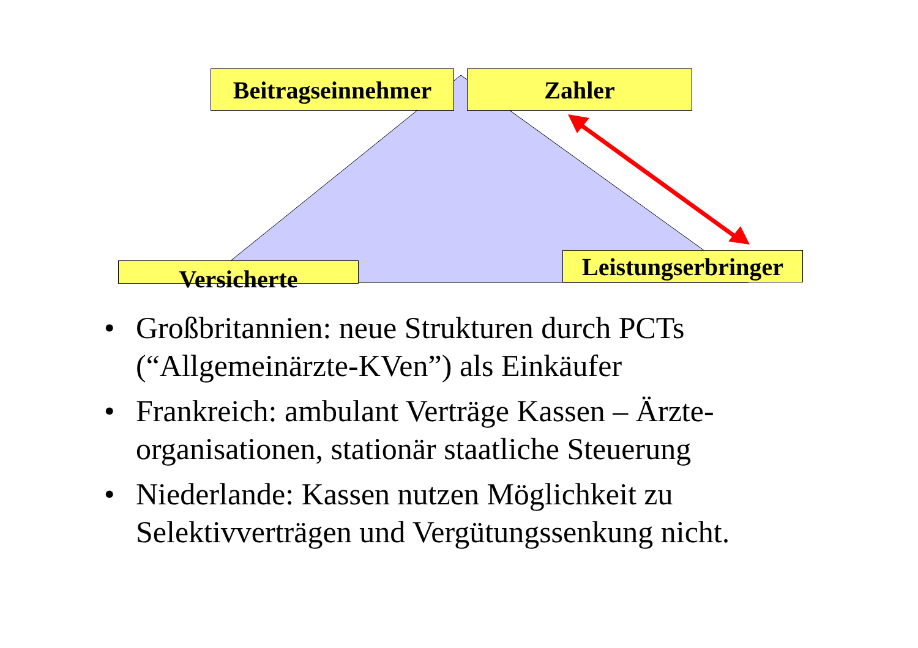Beitragseinnehmer
Zahler
Versicherte
Leistungserbringer
• Großbritannien: neue Strukturen durch PCTs (“Allgemeinärzte-KVen”) als Einkäufer
• Frankreich: ambulant Verträge Kassen – Ärzte-organisationen, stationär staatliche Steuerung
• Niederlande: Kassen nutzen Möglichkeit zu Selektivverträgen und Vergütungssenkung nicht.